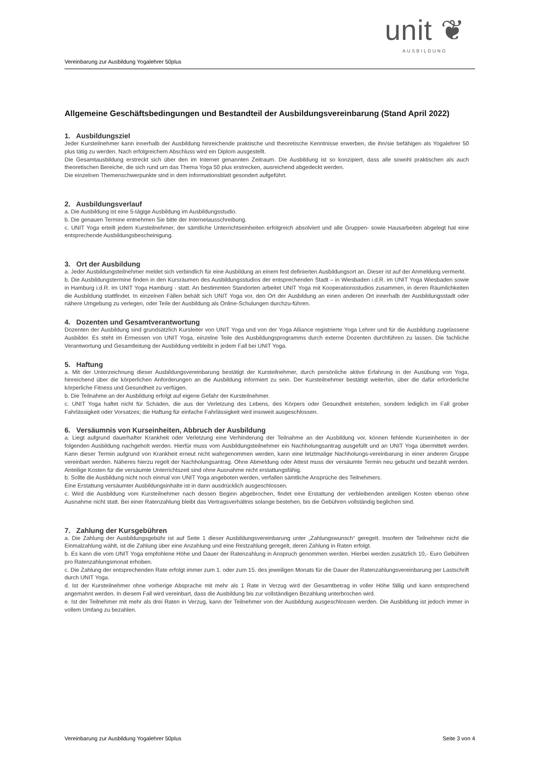unit ❦
AUSBILDUNG
Vereinbarung zur Ausbildung Yogalehrer 50plus
Allgemeine Geschäftsbedingungen und Bestandteil der Ausbildungsvereinbarung (Stand April 2022)
1. Ausbildungsziel
Jeder Kursteilnehmer kann innerhalb der Ausbildung hinreichende praktische und theoretische Kenntnisse erwerben, die ihn/sie befähigen als Yogalehrer 50 plus tätig zu werden. Nach erfolgreichem Abschluss wird ein Diplom ausgestellt.
Die Gesamtausbildung erstreckt sich über den im Internet genannten Zeitraum. Die Ausbildung ist so konzipiert, dass alle sowohl praktischen als auch theoretischen Bereiche, die sich rund um das Thema Yoga 50 plus erstrecken, ausreichend abgedeckt werden.
Die einzelnen Themenschwerpunkte sind in dem Informationsblatt gesondert aufgeführt.
2. Ausbildungsverlauf
a. Die Ausbildung ist eine 5-tägige Ausbildung im Ausbildungsstudio.
b. Die genauen Termine entnehmen Sie bitte der Internetausschreibung.
c. UNIT Yoga erteilt jedem Kursteilnehmer, der sämtliche Unterrichtseinheiten erfolgreich absolviert und alle Gruppen- sowie Hausarbeiten abgelegt hat eine entsprechende Ausbildungsbescheinigung.
3. Ort der Ausbildung
a. Jeder Ausbildungsteilnehmer meldet sich verbindlich für eine Ausbildung an einem fest definierten Ausbildungsort an. Dieser ist auf der Anmeldung vermerkt.
b. Die Ausbildungstermine finden in den Kursräumen des Ausbildungsstudios der entsprechenden Stadt – in Wiesbaden i.d.R. im UNIT Yoga Wiesbaden sowie in Hamburg i.d.R. im UNIT Yoga Hamburg - statt. An bestimmten Standorten arbeitet UNIT Yoga mit Kooperationsstudios zusammen, in deren Räumlichkeiten die Ausbildung stattfindet. In einzelnen Fällen behält sich UNIT Yoga vor, den Ort der Ausbildung an einen anderen Ort innerhalb der Ausbildungsstadt oder nähere Umgebung zu verlegen, oder Teile der Ausbildung als Online-Schulungen durchzu-führen.
4. Dozenten und Gesamtverantwortung
Dozenten der Ausbildung sind grundsätzlich Kursleiter von UNIT Yoga und von der Yoga Alliance registrierte Yoga Lehrer und für die Ausbildung zugelassene Ausbilder. Es steht im Ermessen von UNIT Yoga, einzelne Teile des Ausbildungsprogramms durch externe Dozenten durchführen zu lassen. Die fachliche Verantwortung und Gesamtleitung der Ausbildung verbleibt in jedem Fall bei UNIT Yoga.
5. Haftung
a. Mit der Unterzeichnung dieser Ausbildungsvereinbarung bestätigt der Kursteilnehmer, durch persönliche aktive Erfahrung in der Ausübung von Yoga, hinreichend über die körperlichen Anforderungen an die Ausbildung informiert zu sein. Der Kursteilnehmer bestätigt weiterhin, über die dafür erforderliche körperliche Fitness und Gesundheit zu verfügen.
b. Die Teilnahme an der Ausbildung erfolgt auf eigene Gefahr der Kursteilnehmer.
c. UNIT Yoga haftet nicht für Schäden, die aus der Verletzung des Lebens, des Körpers oder Gesundheit entstehen, sondern lediglich im Fall grober Fahrlässigkeit oder Vorsatzes; die Haftung für einfache Fahrlässigkeit wird insoweit ausgeschlossen.
6. Versäumnis von Kurseinheiten, Abbruch der Ausbildung
a. Liegt aufgrund dauerhafter Krankheit oder Verletzung eine Verhinderung der Teilnahme an der Ausbildung vor, können fehlende Kurseinheiten in der folgenden Ausbildung nachgeholt werden. Hierfür muss vom Ausbildungsteilnehmer ein Nachholungsantrag ausgefüllt und an UNIT Yoga übermittelt werden. Kann dieser Termin aufgrund von Krankheit erneut nicht wahrgenommen werden, kann eine letztmalige Nachholungs-vereinbarung in einer anderen Gruppe vereinbart werden. Näheres hierzu regelt der Nachholungsantrag. Ohne Abmeldung oder Attest muss der versäumte Termin neu gebucht und bezahlt werden. Anteilige Kosten für die versäumte Unterrichtszeit sind ohne Ausnahme nicht erstattungsfähig.
b. Sollte die Ausbildung nicht noch einmal von UNIT Yoga angeboten werden, verfallen sämtliche Ansprüche des Teilnehmers.
Eine Erstattung versäumter Ausbildungsinhalte ist in dann ausdrücklich ausgeschlossen.
c. Wird die Ausbildung vom Kursteilnehmer nach dessen Beginn abgebrochen, findet eine Erstattung der verbleibenden anteiligen Kosten ebenso ohne Ausnahme nicht statt. Bei einer Ratenzahlung bleibt das Vertragsverhältnis solange bestehen, bis die Gebühren vollständig beglichen sind.
7. Zahlung der Kursgebühren
a. Die Zahlung der Ausbildungsgebühr ist auf Seite 1 dieser Ausbildungsvereinbarung unter „Zahlungswunsch“ geregelt. Insofern der Teilnehmer nicht die Einmalzahlung wählt, ist die Zahlung über eine Anzahlung und eine Restzahlung geregelt, deren Zahlung in Raten erfolgt.
b. Es kann die vom UNIT Yoga empfohlene Höhe und Dauer der Ratenzahlung in Anspruch genommen werden. Hierbei werden zusätzlich 10,- Euro Gebühren pro Ratenzahlungsmonat erhoben.
c. Die Zahlung der entsprechenden Rate erfolgt immer zum 1. oder zum 15. des jeweiligen Monats für die Dauer der Ratenzahlungsvereinbarung per Lastschrift durch UNIT Yoga.
d. Ist der Kursteilnehmer ohne vorherige Absprache mit mehr als 1 Rate in Verzug wird der Gesamtbetrag in voller Höhe fällig und kann entsprechend angemahnt werden. In diesem Fall wird vereinbart, dass die Ausbildung bis zur vollständigen Bezahlung unterbrochen wird.
e. Ist der Teilnehmer mit mehr als drei Raten in Verzug, kann der Teilnehmer von der Ausbildung ausgeschlossen werden. Die Ausbildung ist jedoch immer in vollem Umfang zu bezahlen.
Vereinbarung zur Ausbildung Yogalehrer 50plus Seite 3 von 4